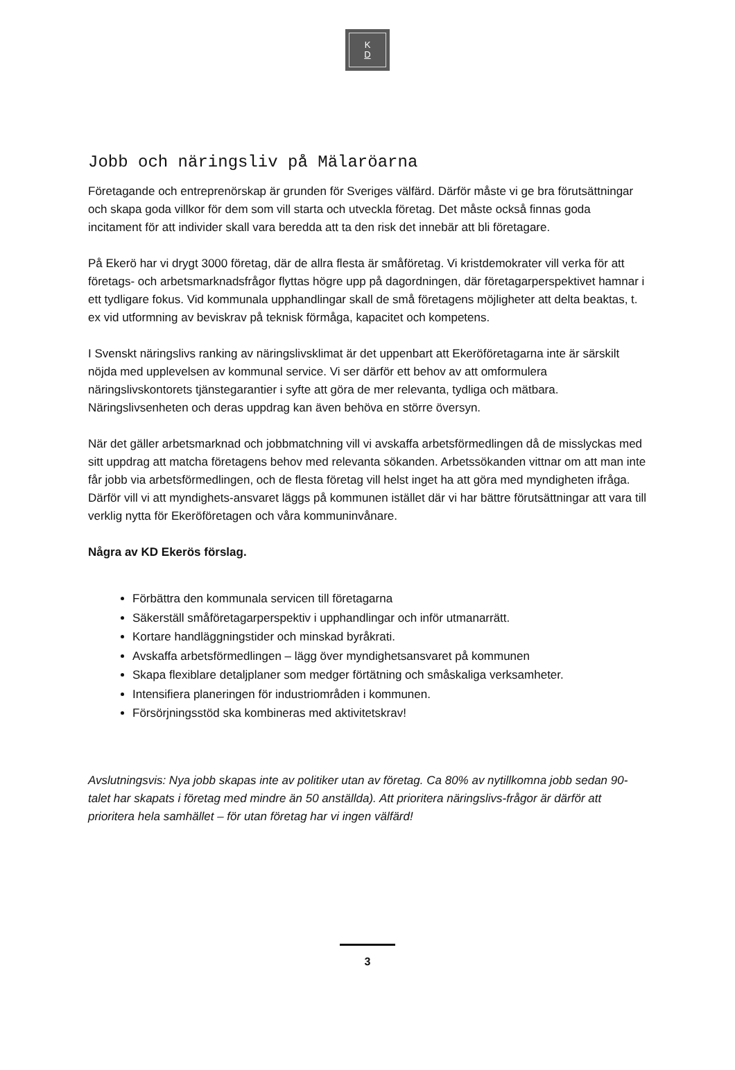K
D
Jobb och näringsliv på Mälaröarna
Företagande och entreprenörskap är grunden för Sveriges välfärd. Därför måste vi ge bra förutsättningar och skapa goda villkor för dem som vill starta och utveckla företag. Det måste också finnas goda incitament för att individer skall vara beredda att ta den risk det innebär att bli företagare.
På Ekerö har vi drygt 3000 företag, där de allra flesta är småföretag. Vi kristdemokrater vill verka för att företags- och arbetsmarknadsfrågor flyttas högre upp på dagordningen, där företagarperspektivet hamnar i ett tydligare fokus. Vid kommunala upphandlingar skall de små företagens möjligheter att delta beaktas, t. ex vid utformning av beviskrav på teknisk förmåga, kapacitet och kompetens.
I Svenskt näringslivs ranking av näringslivsklimat är det uppenbart att Ekeröföretagarna inte är särskilt nöjda med upplevelsen av kommunal service. Vi ser därför ett behov av att omformulera näringslivskontorets tjänstegarantier i syfte att göra de mer relevanta, tydliga och mätbara. Näringslivsenheten och deras uppdrag kan även behöva en större översyn.
När det gäller arbetsmarknad och jobbmatchning vill vi avskaffa arbetsförmedlingen då de misslyckas med sitt uppdrag att matcha företagens behov med relevanta sökanden. Arbetssökanden vittnar om att man inte får jobb via arbetsförmedlingen, och de flesta företag vill helst inget ha att göra med myndigheten ifråga. Därför vill vi att myndighets-ansvaret läggs på kommunen istället där vi har bättre förutsättningar att vara till verklig nytta för Ekeröföretagen och våra kommuninvånare.
Några av KD Ekerös förslag.
Förbättra den kommunala servicen till företagarna
Säkerställ småföretagarperspektiv i upphandlingar och inför utmanarrätt.
Kortare handläggningstider och minskad byråkrati.
Avskaffa arbetsförmedlingen – lägg över myndighetsansvaret på kommunen
Skapa flexiblare detaljplaner som medger förtätning och småskaliga verksamheter.
Intensifiera planeringen för industriområden i kommunen.
Försörjningsstöd ska kombineras med aktivitetskrav!
Avslutningsvis: Nya jobb skapas inte av politiker utan av företag. Ca 80% av nytillkomna jobb sedan 90-talet har skapats i företag med mindre än 50 anställda). Att prioritera näringslivs-frågor är därför att prioritera hela samhället – för utan företag har vi ingen välfärd!
3